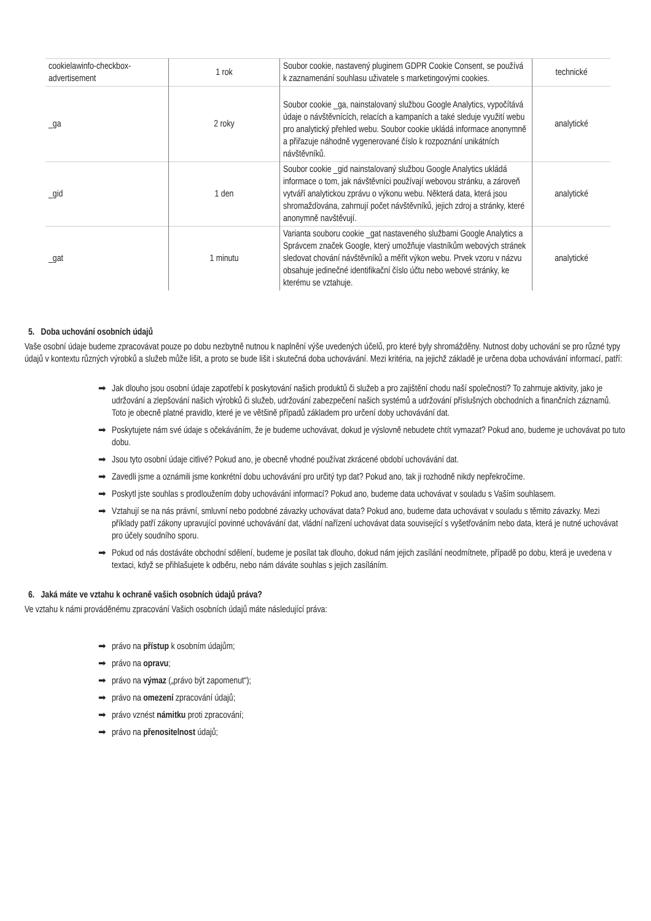| cookielawinfo-checkbox-advertisement | 1 rok | Soubor cookie, nastavený pluginem GDPR Cookie Consent, se používá k zaznamenání souhlasu uživatele s marketingovými cookies. | technické |
| _ga | 2 roky | Soubor cookie _ga, nainstalovaný službou Google Analytics, vypočítává údaje o návštěvnících, relacích a kampaních a také sleduje využití webu pro analytický přehled webu. Soubor cookie ukládá informace anonymně a přiřazuje náhodně vygenerované číslo k rozpoznání unikátních návštěvníků. | analytické |
| _gid | 1 den | Soubor cookie _gid nainstalovaný službou Google Analytics ukládá informace o tom, jak návštěvníci používají webovou stránku, a zároveň vytváří analytickou zprávu o výkonu webu. Některá data, která jsou shromažďována, zahrnují počet návštěvníků, jejich zdroj a stránky, které anonymně navštěvují. | analytické |
| _gat | 1 minutu | Varianta souboru cookie _gat nastaveného službami Google Analytics a Správcem značek Google, který umožňuje vlastníkům webových stránek sledovat chování návštěvníků a měřit výkon webu. Prvek vzoru v názvu obsahuje jedinečné identifikační číslo účtu nebo webové stránky, ke kterému se vztahuje. | analytické |
5. Doba uchování osobních údajů
Vaše osobní údaje budeme zpracovávat pouze po dobu nezbytně nutnou k naplnění výše uvedených účelů, pro které byly shromážděny. Nutnost doby uchování se pro různé typy údajů v kontextu různých výrobků a služeb může lišit, a proto se bude lišit i skutečná doba uchovávání. Mezi kritéria, na jejichž základě je určena doba uchovávání informací, patří:
➡ Jak dlouho jsou osobní údaje zapotřebí k poskytování našich produktů či služeb a pro zajištění chodu naší společnosti? To zahrnuje aktivity, jako je udržování a zlepšování našich výrobků či služeb, udržování zabezpečení našich systémů a udržování příslušných obchodních a finančních záznamů. Toto je obecně platné pravidlo, které je ve většině případů základem pro určení doby uchovávání dat.
➡ Poskytujete nám své údaje s očekáváním, že je budeme uchovávat, dokud je výslovně nebudete chtít vymazat? Pokud ano, budeme je uchovávat po tuto dobu.
➡ Jsou tyto osobní údaje citlivé? Pokud ano, je obecně vhodné používat zkrácené období uchovávání dat.
➡ Zavedli jsme a oznámili jsme konkrétní dobu uchovávání pro určitý typ dat? Pokud ano, tak ji rozhodně nikdy nepřekročíme.
➡ Poskytl jste souhlas s prodloužením doby uchovávání informací? Pokud ano, budeme data uchovávat v souladu s Vaším souhlasem.
➡ Vztahují se na nás právní, smluvní nebo podobné závazky uchovávat data? Pokud ano, budeme data uchovávat v souladu s těmito závazky. Mezi příklady patří zákony upravující povinné uchovávání dat, vládní nařízení uchovávat data související s vyšetřováním nebo data, která je nutné uchovávat pro účely soudního sporu.
➡ Pokud od nás dostáváte obchodní sdělení, budeme je posílat tak dlouho, dokud nám jejich zasílání neodmítnete, případě po dobu, která je uvedena v textaci, když se přihlašujete k odběru, nebo nám dáváte souhlas s jejich zasíláním.
6. Jaká máte ve vztahu k ochraně vašich osobních údajů práva?
Ve vztahu k námi prováděnému zpracování Vašich osobních údajů máte následující práva:
➡ právo na přístup k osobním údajům;
➡ právo na opravu;
➡ právo na výmaz („právo být zapomenut“);
➡ právo na omezení zpracování údajů;
➡ právo vznést námitku proti zpracování;
➡ právo na přenositelnost údajů;